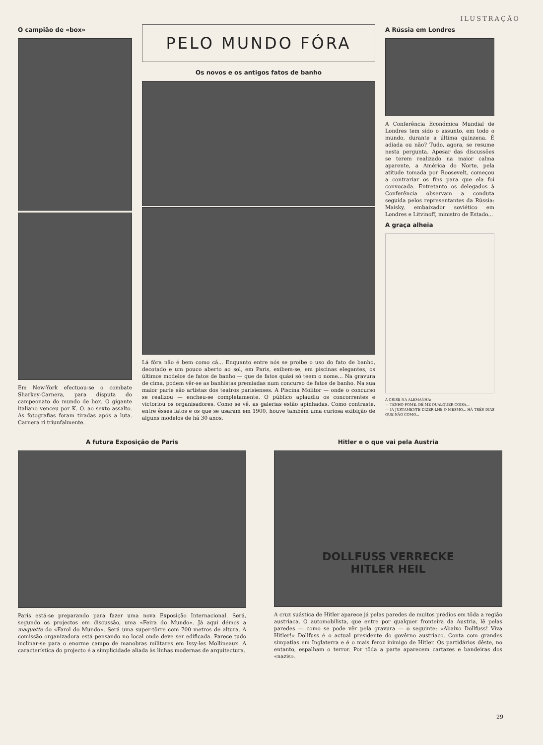ILUSTRAÇÃO
O campião de «box»
Em New-York efectuou-se o combate Sharkey-Carnera, para disputa do campeonato do mundo de box. O gigante italiano venceu por K. O. ao sexto assalto. As fotografias foram tiradas após a luta. Carnera ri triunfalmente.
PELO MUNDO FÓRA
Os novos e os antigos fatos de banho
Lá fóra não é bem como cá... Enquanto entre nós se proíbe o uso do fato de banho, decotado e um pouco aberto ao sol, em Paris, exibem-se, em piscinas elegantes, os últimos modelos de fatos de banho — que de fatos quási só teem o nome... Na gravura de cima, podem vêr-se as banhistas premiadas num concurso de fatos de banho. Na sua maior parte são artistas dos teatros parisienses. A Piscina Molitor — onde o concurso se realizou — encheu-se completamente. O público aplaudiu os concorrentes e victoriou os organisadores. Como se vê, as galerias estão apinhadas. Como contraste, entre êsses fatos e os que se usaram em 1900, houve também uma curiosa exibição de alguns modelos de há 30 anos.
A Rússia em Londres
A Conferência Económica Mundial de Londres tem sido o assunto, em todo o mundo, durante a última quinzena. É adiada ou não? Tudo, agora, se resume nesta pergunta. Apesar das discussões se terem realizado na maior calma aparente, a América do Norte, pela atitude tomada por Roosevelt, começou a contrariar os fins para que ela foi convocada. Entretanto os delegados à Conferência observam a conduta seguida pelos representantes da Rússia: Maisky, embaixador soviético em Londres e Litvinoff, ministro de Estado...
A graça alheia
A CRISE NA ALEMANHA:
— TENHO FOME. DÊ-ME QUALQUER COISA...
— IA JUSTAMENTE DIZER-LHE O MESMO... HÁ TRÊS DIAS QUE NÃO COMO...
A futura Exposição de Paris
Paris está-se preparando para fazer uma nova Exposição Internacional. Será, segundo os projectos em discussão, uma «Feira do Mundo». Já aqui démos a maquette do «Farol do Mundo». Será uma super-tôrre com 700 metros de altura. A comissão organizadora está pensando no local onde deve ser edificada. Parece tudo inclinar-se para o enorme campo de manobras militares em Issy-les Mollineaux. A característica do projecto é a simplicidade aliada às linhas modernas de arquitectura.
Hitler e o que vai pela Austria
DOLLFUSS VERRECKE
HITLER HEIL
A cruz suástica de Hitler aparece já pelas paredes de muitos prédios em tôda a região austriaca. O automobilista, que entre por qualquer fronteira da Austria, lê pelas paredes — como se pode vêr pela gravura — o seguinte: «Abaixo Dollfuss! Viva Hitler!» Dollfuss é o actual presidente do govêrno austriaco. Conta com grandes simpatias em Inglaterra e é o mais feroz inimigo de Hitler. Os partidários dêste, no entanto, espalham o terror. Por tôda a parte aparecem cartazes e bandeiras dos «nazis».
29